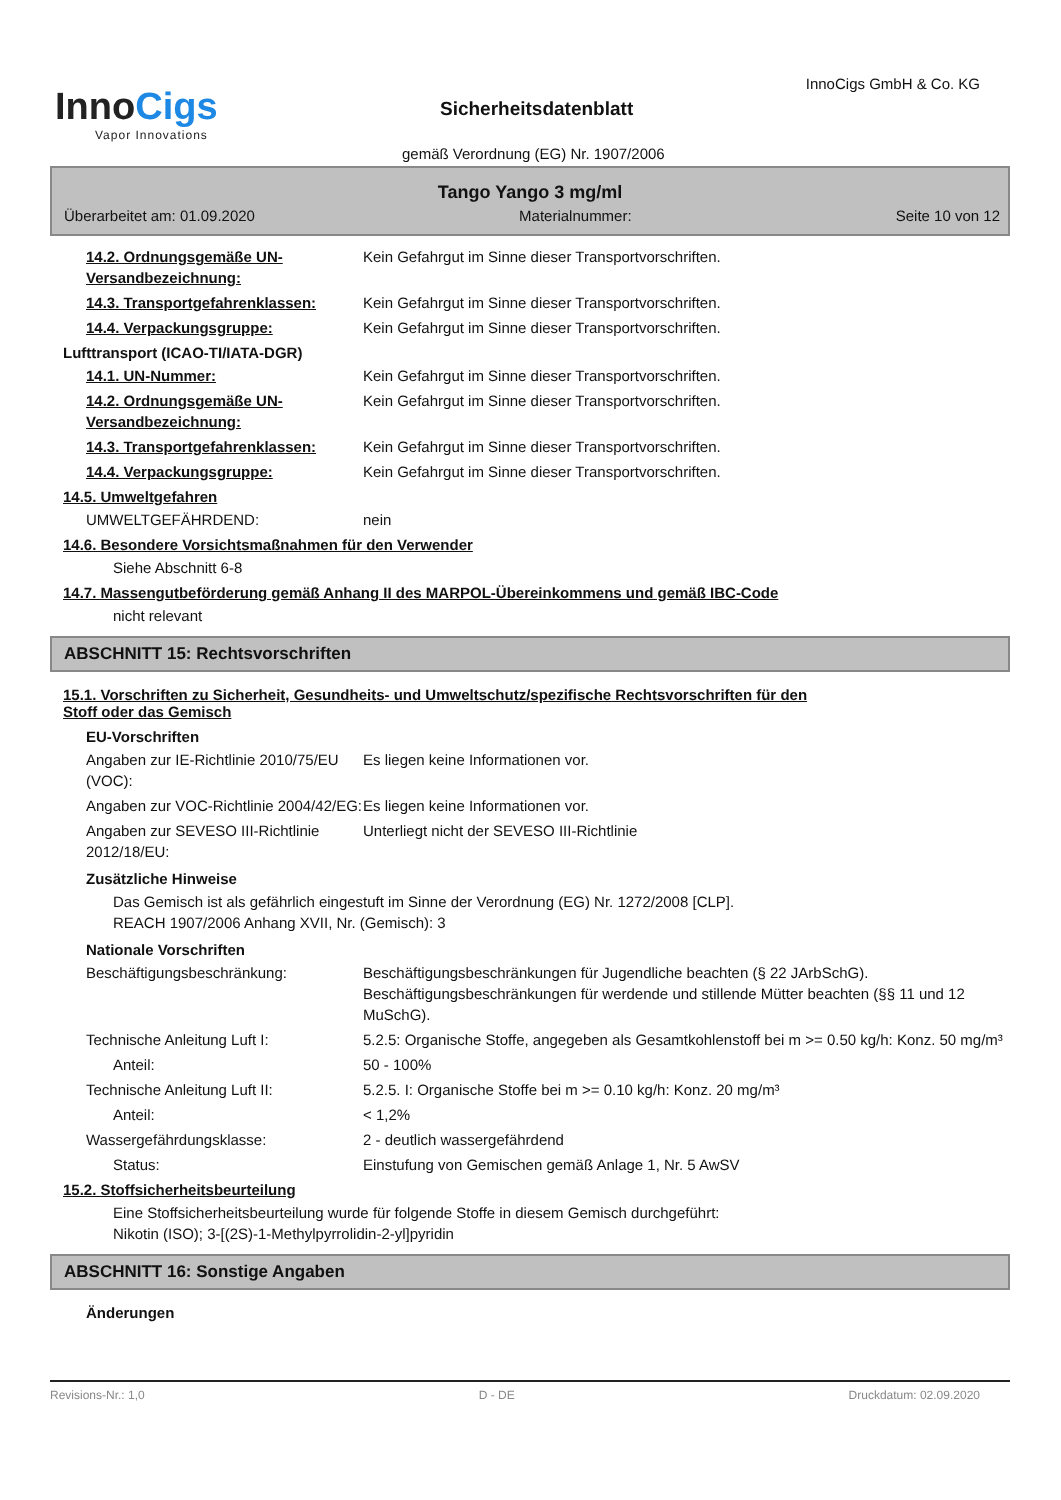InnoCigs
Vapor Innovations
InnoCigs GmbH & Co. KG
Sicherheitsdatenblatt
gemäß Verordnung (EG) Nr. 1907/2006
Tango Yango 3 mg/ml
Überarbeitet am: 01.09.2020 Materialnummer: Seite 10 von 12
14.2. Ordnungsgemäße UN-Versandbezeichnung:
Kein Gefahrgut im Sinne dieser Transportvorschriften.
14.3. Transportgefahrenklassen: Kein Gefahrgut im Sinne dieser Transportvorschriften.
14.4. Verpackungsgruppe: Kein Gefahrgut im Sinne dieser Transportvorschriften.
Lufttransport (ICAO-TI/IATA-DGR)
14.1. UN-Nummer: Kein Gefahrgut im Sinne dieser Transportvorschriften.
14.2. Ordnungsgemäße UN-Versandbezeichnung:
Kein Gefahrgut im Sinne dieser Transportvorschriften.
14.3. Transportgefahrenklassen: Kein Gefahrgut im Sinne dieser Transportvorschriften.
14.4. Verpackungsgruppe: Kein Gefahrgut im Sinne dieser Transportvorschriften.
14.5. Umweltgefahren
UMWELTGEFÄHRDEND: nein
14.6. Besondere Vorsichtsmaßnahmen für den Verwender
Siehe Abschnitt 6-8
14.7. Massengutbeförderung gemäß Anhang II des MARPOL-Übereinkommens und gemäß IBC-Code
nicht relevant
ABSCHNITT 15: Rechtsvorschriften
15.1. Vorschriften zu Sicherheit, Gesundheits- und Umweltschutz/spezifische Rechtsvorschriften für den
Stoff oder das Gemisch
EU-Vorschriften
Angaben zur IE-Richtlinie 2010/75/EU (VOC):
Es liegen keine Informationen vor.
Angaben zur VOC-Richtlinie 2004/42/EG:
Es liegen keine Informationen vor.
Angaben zur SEVESO III-Richtlinie 2012/18/EU:
Unterliegt nicht der SEVESO III-Richtlinie
Zusätzliche Hinweise
Das Gemisch ist als gefährlich eingestuft im Sinne der Verordnung (EG) Nr. 1272/2008 [CLP].
REACH 1907/2006 Anhang XVII, Nr. (Gemisch): 3
Nationale Vorschriften
Beschäftigungsbeschränkung: Beschäftigungsbeschränkungen für Jugendliche beachten (§ 22 JArbSchG). Beschäftigungsbeschränkungen für werdende und stillende Mütter beachten (§§ 11 und 12 MuSchG).
Technische Anleitung Luft I: 5.2.5: Organische Stoffe, angegeben als Gesamtkohlenstoff bei m >= 0.50 kg/h: Konz. 50 mg/m³
Anteil: 50 - 100%
Technische Anleitung Luft II: 5.2.5. I: Organische Stoffe bei m >= 0.10 kg/h: Konz. 20 mg/m³
Anteil: < 1,2%
Wassergefährdungsklasse: 2 - deutlich wassergefährdend
Status: Einstufung von Gemischen gemäß Anlage 1, Nr. 5 AwSV
15.2. Stoffsicherheitsbeurteilung
Eine Stoffsicherheitsbeurteilung wurde für folgende Stoffe in diesem Gemisch durchgeführt:
Nikotin (ISO); 3-[(2S)-1-Methylpyrrolidin-2-yl]pyridin
ABSCHNITT 16: Sonstige Angaben
Änderungen
Revisions-Nr.: 1,0 D - DE Druckdatum: 02.09.2020